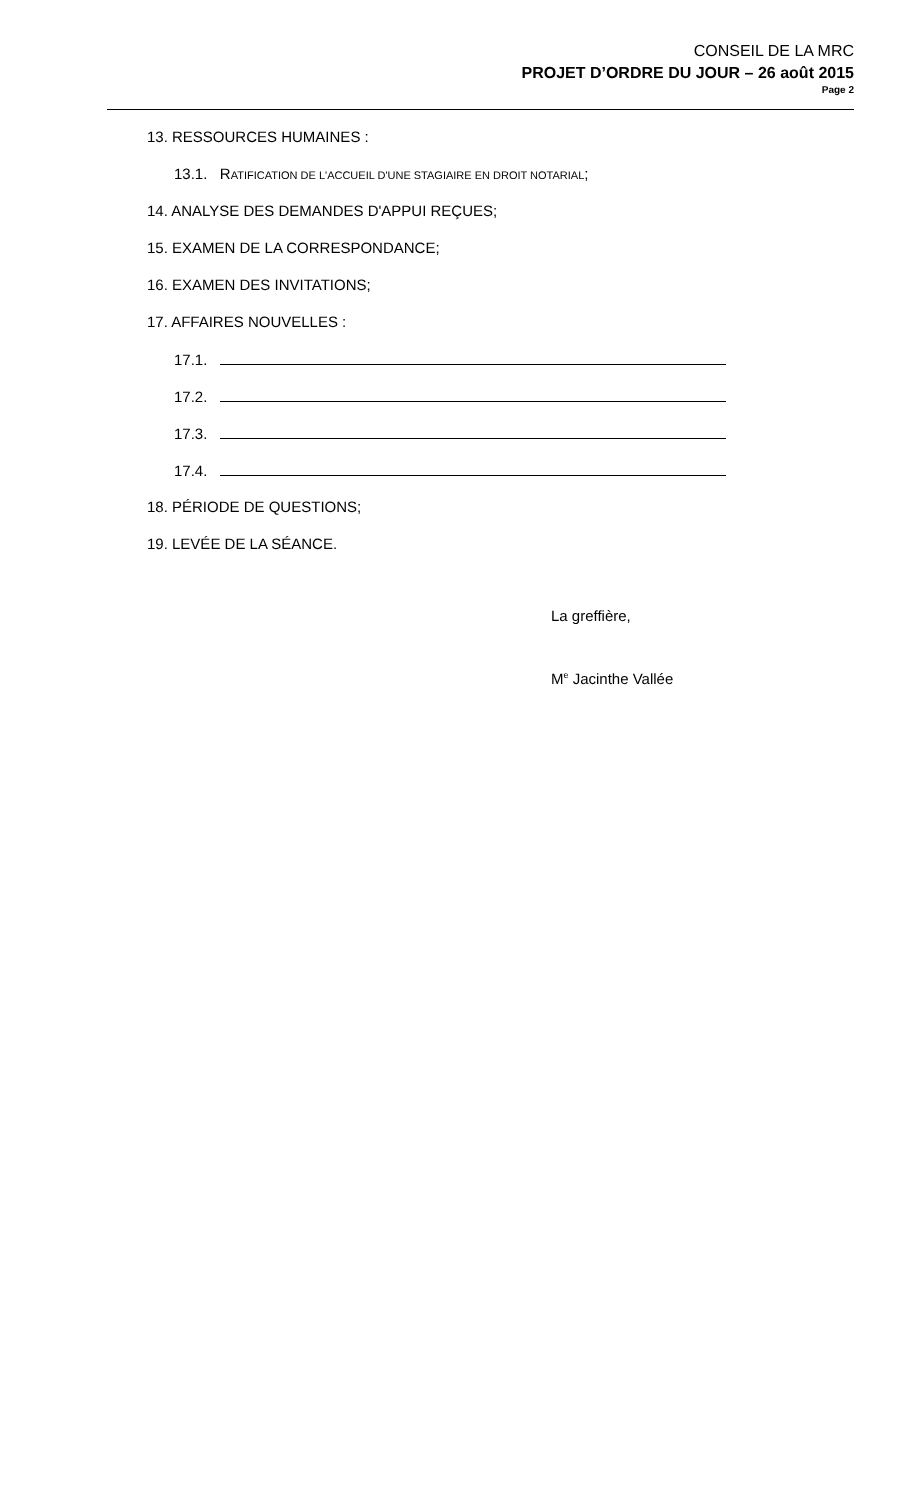CONSEIL DE LA MRC
PROJET D’ORDRE DU JOUR – 26 août 2015
Page 2
13. RESSOURCES HUMAINES :
13.1. RATIFICATION DE L'ACCUEIL D'UNE STAGIAIRE EN DROIT NOTARIAL;
14. ANALYSE DES DEMANDES D'APPUI REÇUES;
15. EXAMEN DE LA CORRESPONDANCE;
16. EXAMEN DES INVITATIONS;
17. AFFAIRES NOUVELLES :
17.1.
17.2.
17.3.
17.4.
18. PÉRIODE DE QUESTIONS;
19. LEVÉE DE LA SÉANCE.
La greffière,
M<sup>e</sup> Jacinthe Vallée